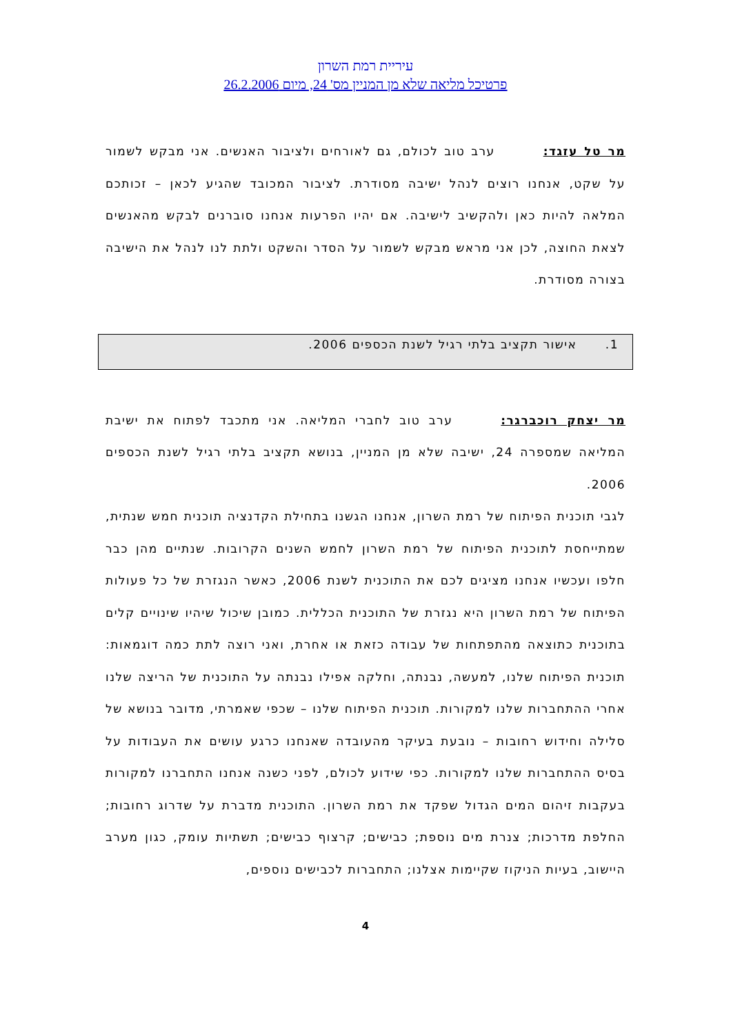עיריית רמת השרון
פרטיכל מליאה שלא מן המניין מס' 24, מיום 26.2.2006
מר טל עזגד: ערב טוב לכולם, גם לאורחים ולציבור האנשים. אני מבקש לשמור על שקט, אנחנו רוצים לנהל ישיבה מסודרת. לציבור המכובד שהגיע לכאן – זכותכם המלאה להיות כאן ולהקשיב לישיבה. אם יהיו הפרעות אנחנו סוברנים לבקש מהאנשים לצאת החוצה, לכן אני מראש מבקש לשמור על הסדר והשקט ולתת לנו לנהל את הישיבה בצורה מסודרת.
1. אישור תקציב בלתי רגיל לשנת הכספים 2006.
מר יצחק רוכברגר: ערב טוב לחברי המליאה. אני מתכבד לפתוח את ישיבת המליאה שמספרה 24, ישיבה שלא מן המניין, בנושא תקציב בלתי רגיל לשנת הכספים 2006.
לגבי תוכנית הפיתוח של רמת השרון, אנחנו הגשנו בתחילת הקדנציה תוכנית חמש שנתית, שמתייחסת לתוכנית הפיתוח של רמת השרון לחמש השנים הקרובות. שנתיים מהן כבר חלפו ועכשיו אנחנו מציגים לכם את התוכנית לשנת 2006, כאשר הנגזרת של כל פעולות הפיתוח של רמת השרון היא נגזרת של התוכנית הכללית. כמובן שיכול שיהיו שינויים קלים בתוכנית כתוצאה מהתפתחות של עבודה כזאת או אחרת, ואני רוצה לתת כמה דוגמאות: תוכנית הפיתוח שלנו, למעשה, נבנתה, וחלקה אפילו נבנתה על התוכנית של הריצה שלנו אחרי ההתחברות שלנו למקורות. תוכנית הפיתוח שלנו – שכפי שאמרתי, מדובר בנושא של סלילה וחידוש רחובות – נובעת בעיקר מהעובדה שאנחנו כרגע עושים את העבודות על בסיס ההתחברות שלנו למקורות. כפי שידוע לכולם, לפני כשנה אנחנו התחברנו למקורות בעקבות זיהום המים הגדול שפקד את רמת השרון. התוכנית מדברת על שדרוג רחובות; החלפת מדרכות; צנרת מים נוספת; כבישים; קרצוף כבישים; תשתיות עומק, כגון מערב היישוב, בעיות הניקוז שקיימות אצלנו; התחברות לכבישים נוספים,
4